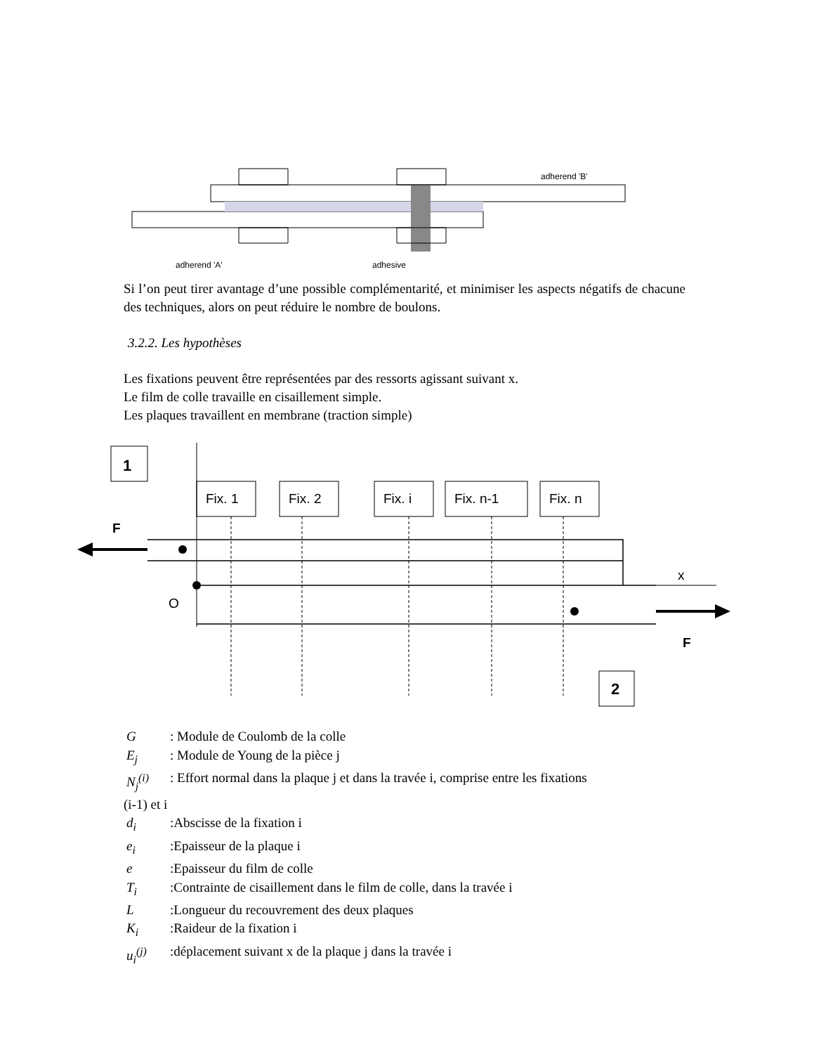adherend 'B'
adherend 'A'
adhesive
Si l’on peut tirer avantage d’une possible complémentarité, et minimiser les aspects négatifs de chacune des techniques, alors on peut réduire le nombre de boulons.
3.2.2. Les hypothèses
Les fixations peuvent être représentées par des ressorts agissant suivant x.
Le film de colle travaille en cisaillement simple.
Les plaques travaillent en membrane (traction simple)
1
Fix. 1
Fix. 2
Fix. i
Fix. n-1
Fix. n
F
x
O
F
2
G: Module de Coulomb de la colle
E<sub>j</sub>: Module de Young de la pièce j
N<sub>j</sub><sup>(i)</sup>: Effort normal dans la plaque j et dans la travée i, comprise entre les fixations
(i-1) et i
d<sub>i</sub>:Abscisse de la fixation i
e<sub>i</sub>:Epaisseur de la plaque i
e:Epaisseur du film de colle
T<sub>i</sub>:Contrainte de cisaillement dans le film de colle, dans la travée i
L:Longueur du recouvrement des deux plaques
K<sub>i</sub>:Raideur de la fixation i
u<sub>i</sub><sup>(j)</sup>:déplacement suivant x de la plaque j dans la travée i